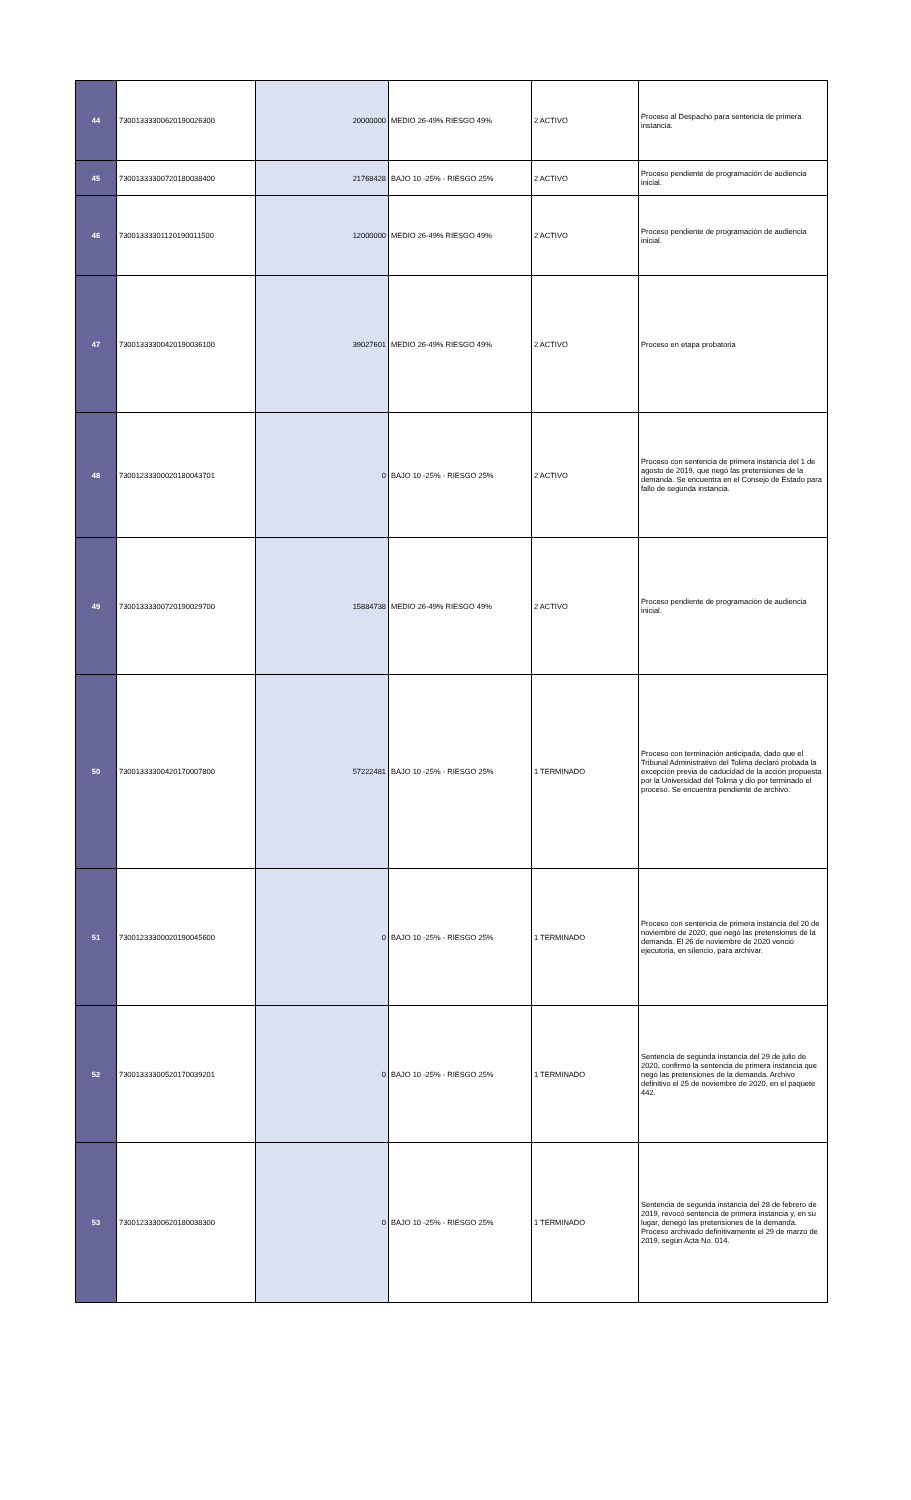| 44 | 73001333300620190026300 | 20000000 | MEDIO 26-49% RIESGO 49% | 2 ACTIVO | Proceso al Despacho para sentencia de primera instancia. |
| 45 | 73001333300720180038400 | 21768428 | BAJO 10 -25% - RIESGO 25% | 2 ACTIVO | Proceso pendiente de programación de audiencia inicial. |
| 46 | 73001333301120190011500 | 12000000 | MEDIO 26-49% RIESGO 49% | 2 ACTIVO | Proceso pendiente de programación de audiencia inicial. |
| 47 | 73001333300420190036100 | 39027601 | MEDIO 26-49% RIESGO 49% | 2 ACTIVO | Proceso en etapa probatoria |
| 48 | 73001233300020180043701 | 0 | BAJO 10 -25% - RIESGO 25% | 2 ACTIVO | Proceso con sentencia de primera instancia del 1 de agosto de 2019, que negó las pretensiones de la demanda. Se encuentra en el Consejo de Estado para fallo de segunda instancia. |
| 49 | 73001333300720190029700 | 15884738 | MEDIO 26-49% RIESGO 49% | 2 ACTIVO | Proceso pendiente de programación de audiencia inicial. |
| 50 | 73001333300420170007800 | 57222481 | BAJO 10 -25% - RIESGO 25% | 1 TERMINADO | Proceso con terminación anticipada, dado que el Tribunal Administrativo del Tolima declaró probada la excepción previa de caducidad de la acción propuesta por la Universidad del Tolima y dio por terminado el proceso. Se encuentra pendiente de archivo. |
| 51 | 73001233300020190045600 | 0 | BAJO 10 -25% - RIESGO 25% | 1 TERMINADO | Proceso con sentencia de primera instancia del 20 de noviembre de 2020, que negó las pretensiones de la demanda. El 26 de noviembre de 2020 venció ejecutoria, en silencio, para archivar. |
| 52 | 73001333300520170039201 | 0 | BAJO 10 -25% - RIESGO 25% | 1 TERMINADO | Sentencia de segunda instancia del 29 de julio de 2020, confirmó la sentencia de primera instancia que negó las pretensiones de la demanda. Archivo definitivo el 25 de noviembre de 2020, en el paquete 442. |
| 53 | 73001233300620180038300 | 0 | BAJO 10 -25% - RIESGO 25% | 1 TERMINADO | Sentencia de segunda instancia del 28 de febrero de 2019, revocó sentencia de primera instancia y, en su lugar, denegó las pretensiones de la demanda. Proceso archivado definitivamente el 29 de marzo de 2019, según Acta No. 014. |